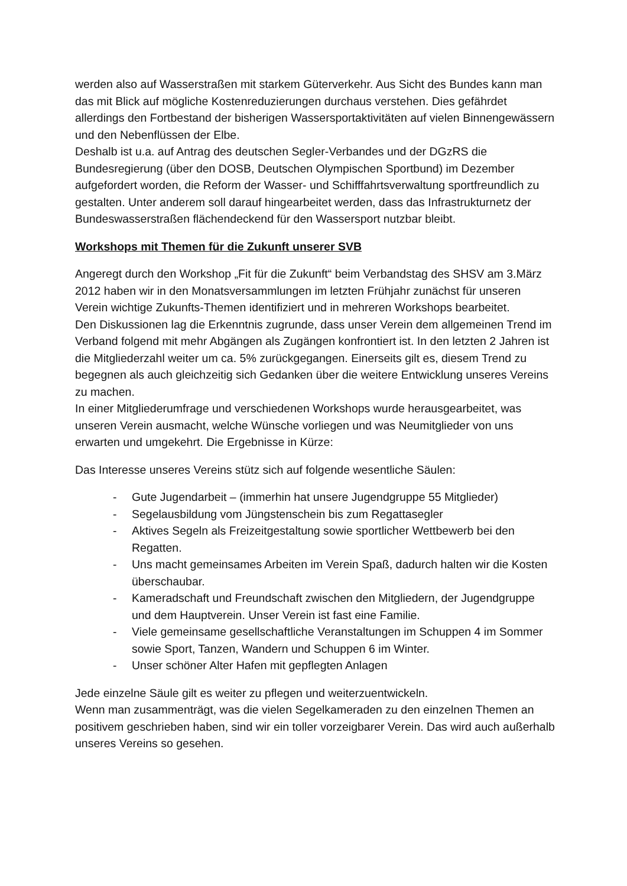werden also auf Wasserstraßen mit starkem Güterverkehr. Aus Sicht des Bundes kann man das mit Blick auf mögliche Kostenreduzierungen durchaus verstehen. Dies gefährdet allerdings den Fortbestand der bisherigen Wassersportaktivitäten auf vielen Binnengewässern und den Nebenflüssen der Elbe.
Deshalb ist u.a. auf Antrag des deutschen Segler-Verbandes und der DGzRS die Bundesregierung (über den DOSB, Deutschen Olympischen Sportbund) im Dezember aufgefordert worden, die Reform der Wasser- und Schifffahrtsverwaltung sportfreundlich zu gestalten. Unter anderem soll darauf hingearbeitet werden, dass das Infrastrukturnetz der Bundeswasserstraßen flächendeckend für den Wassersport nutzbar bleibt.
Workshops mit Themen für die Zukunft unserer SVB
Angeregt durch den Workshop „Fit für die Zukunft“ beim Verbandstag des SHSV am 3.März 2012 haben wir in den Monatsversammlungen im letzten Frühjahr zunächst für unseren Verein wichtige Zukunfts-Themen identifiziert und in mehreren Workshops bearbeitet.
Den Diskussionen lag die Erkenntnis zugrunde, dass unser Verein dem allgemeinen Trend im Verband folgend mit mehr Abgängen als Zugängen konfrontiert ist. In den letzten 2 Jahren ist die Mitgliederzahl weiter um ca. 5% zurückgegangen. Einerseits gilt es, diesem Trend zu begegnen als auch gleichzeitig sich Gedanken über die weitere Entwicklung unseres Vereins zu machen.
In einer Mitgliederumfrage und verschiedenen Workshops wurde herausgearbeitet, was unseren Verein ausmacht, welche Wünsche vorliegen und was Neumitglieder von uns erwarten und umgekehrt. Die Ergebnisse in Kürze:
Das Interesse unseres Vereins stütz sich auf folgende wesentliche Säulen:
- Gute Jugendarbeit – (immerhin hat unsere Jugendgruppe 55 Mitglieder)
- Segelausbildung vom Jüngstenschein bis zum Regattasegler
- Aktives Segeln als Freizeitgestaltung sowie sportlicher Wettbewerb bei den Regatten.
- Uns macht gemeinsames Arbeiten im Verein Spaß, dadurch halten wir die Kosten überschaubar.
- Kameradschaft und Freundschaft zwischen den Mitgliedern, der Jugendgruppe und dem Hauptverein. Unser Verein ist fast eine Familie.
- Viele gemeinsame gesellschaftliche Veranstaltungen im Schuppen 4 im Sommer sowie Sport, Tanzen, Wandern und Schuppen 6 im Winter.
- Unser schöner Alter Hafen mit gepflegten Anlagen
Jede einzelne Säule gilt es weiter zu pflegen und weiterzuentwickeln.
Wenn man zusammenträgt, was die vielen Segelkameraden zu den einzelnen Themen an positivem geschrieben haben, sind wir ein toller vorzeigbarer Verein. Das wird auch außerhalb unseres Vereins so gesehen.